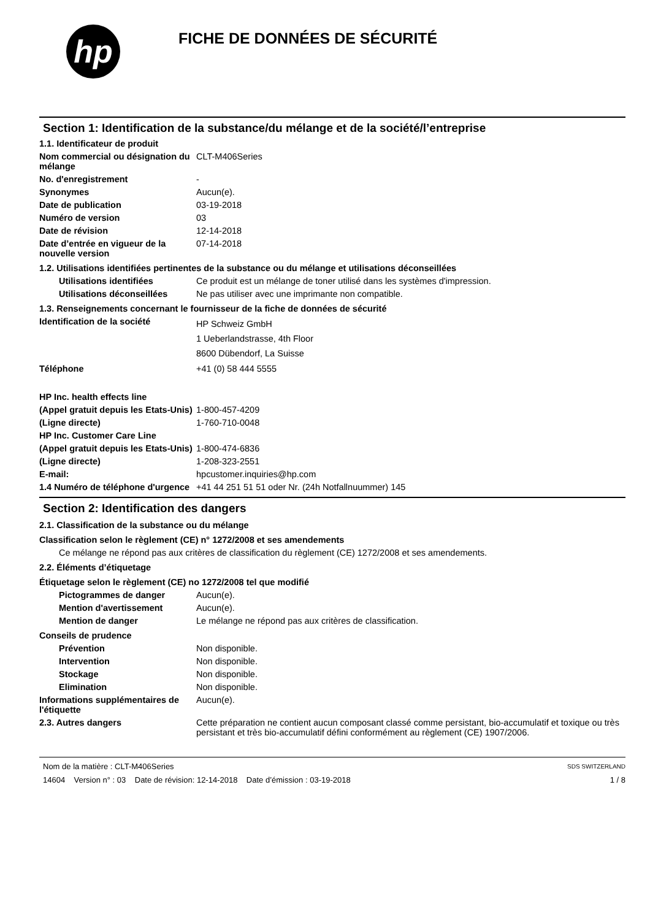hp
FICHE DE DONNÉES DE SÉCURITÉ
Section 1: Identification de la substance/du mélange et de la société/l’entreprise
1.1. Identificateur de produit
Nom commercial ou désignation du mélange
CLT-M406Series
No. d'enregistrement -
Synonymes Aucun(e).
Date de publication 03-19-2018
Numéro de version 03
Date de révision 12-14-2018
Date d’entrée en vigueur de la nouvelle version
07-14-2018
1.2. Utilisations identifiées pertinentes de la substance ou du mélange et utilisations déconseillées
Utilisations identifiées Ce produit est un mélange de toner utilisé dans les systèmes d'impression.
Utilisations déconseillées
Ne pas utiliser avec une imprimante non compatible.
1.3. Renseignements concernant le fournisseur de la fiche de données de sécurité
Identification de la société
HP Schweiz GmbH
1 Ueberlandstrasse, 4th Floor
8600 Dübendorf, La Suisse
Téléphone +41 (0) 58 444 5555
HP Inc. health effects line
(Appel gratuit depuis les Etats-Unis)
1-800-457-4209
(Ligne directe) 1-760-710-0048
HP Inc. Customer Care Line
(Appel gratuit depuis les Etats-Unis)
1-800-474-6836
(Ligne directe) 1-208-323-2551
E-mail: hpcustomer.inquiries@hp.com
1.4 Numéro de téléphone d'urgence
+41 44 251 51 51 oder Nr. (24h Notfallnuummer) 145
Section 2: Identification des dangers
2.1. Classification de la substance ou du mélange
Classification selon le règlement (CE) n° 1272/2008 et ses amendements
Ce mélange ne répond pas aux critères de classification du règlement (CE) 1272/2008 et ses amendements.
2.2. Éléments d’étiquetage
Étiquetage selon le règlement (CE) no 1272/2008 tel que modifié
Pictogrammes de danger Aucun(e).
Mention d'avertissement Aucun(e).
Mention de danger Le mélange ne répond pas aux critères de classification.
Conseils de prudence
Prévention Non disponible.
Intervention Non disponible.
Stockage Non disponible.
Elimination Non disponible.
Informations supplémentaires de l'étiquette
Aucun(e).
2.3. Autres dangers Cette préparation ne contient aucun composant classé comme persistant, bio-accumulatif et toxique ou très persistant et très bio-accumulatif défini conformément au règlement (CE) 1907/2006.
Nom de la matière : CLT-M406Series
14604 Version n° : 03 Date de révision: 12-14-2018 Date d’émission : 03-19-2018
SDS SWITZERLAND
1 / 8